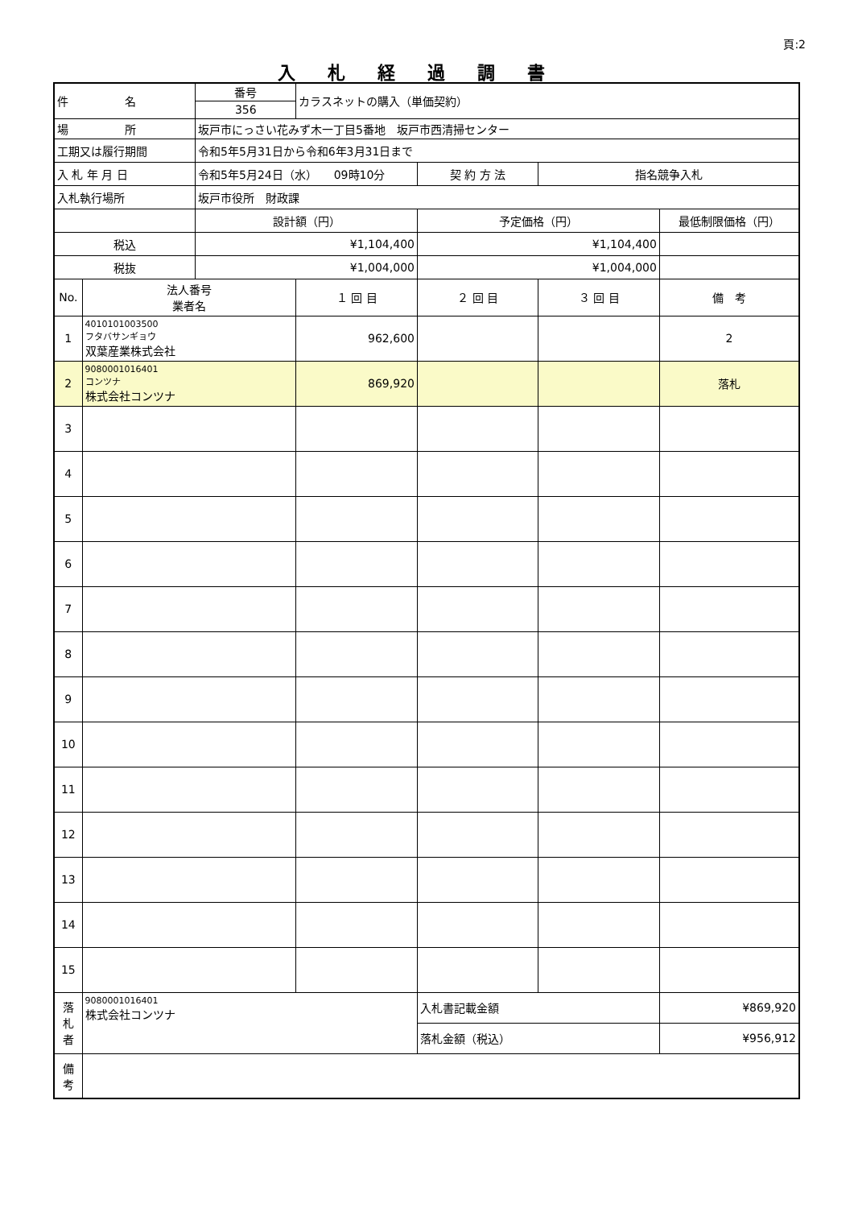頁:2
入札経過調書
| 件 名 | | 番号 | カラスネットの購入（単価契約） | | | |
| | | 356 | | | | |
| 場 所 | | 坂戸市にっさい花みず木一丁目5番地 坂戸市西清掃センター | | | | |
| 工期又は履行期間 | | 令和5年5月31日から令和6年3月31日まで | | | | |
| 入 札 年 月 日 | | 令和5年5月24日（水） 09時10分 | | 契 約 方 法 | 指名競争入札 | |
| 入札執行場所 | | 坂戸市役所 財政課 | | | | |
| | | 設計額（円） | | 予定価格（円） | | 最低制限価格（円） |
| 税込 | | ¥1,104,400 | | ¥1,104,400 | | |
| 税抜 | | ¥1,004,000 | | ¥1,004,000 | | |
| No. | 法人番号 業者名 | | １ 回 目 | ２ 回 目 | ３ 回 目 | 備 考 |
| 1 | 4010101003500 フタバサンギョウ 双葉産業株式会社 | | 962,600 | | | 2 |
| 2 | 9080001016401 コンツナ 株式会社コンツナ | | 869,920 | | | 落札 |
| 3 | | | | | | |
| 4 | | | | | | |
| 5 | | | | | | |
| 6 | | | | | | |
| 7 | | | | | | |
| 8 | | | | | | |
| 9 | | | | | | |
| 10 | | | | | | |
| 11 | | | | | | |
| 12 | | | | | | |
| 13 | | | | | | |
| 14 | | | | | | |
| 15 | | | | | | |
| 落 札 者 | 9080001016401 株式会社コンツナ | | | 入札書記載金額 | | ¥869,920 |
| | | | | 落札金額（税込） | | ¥956,912 |
| 備 考 | | | | | | |